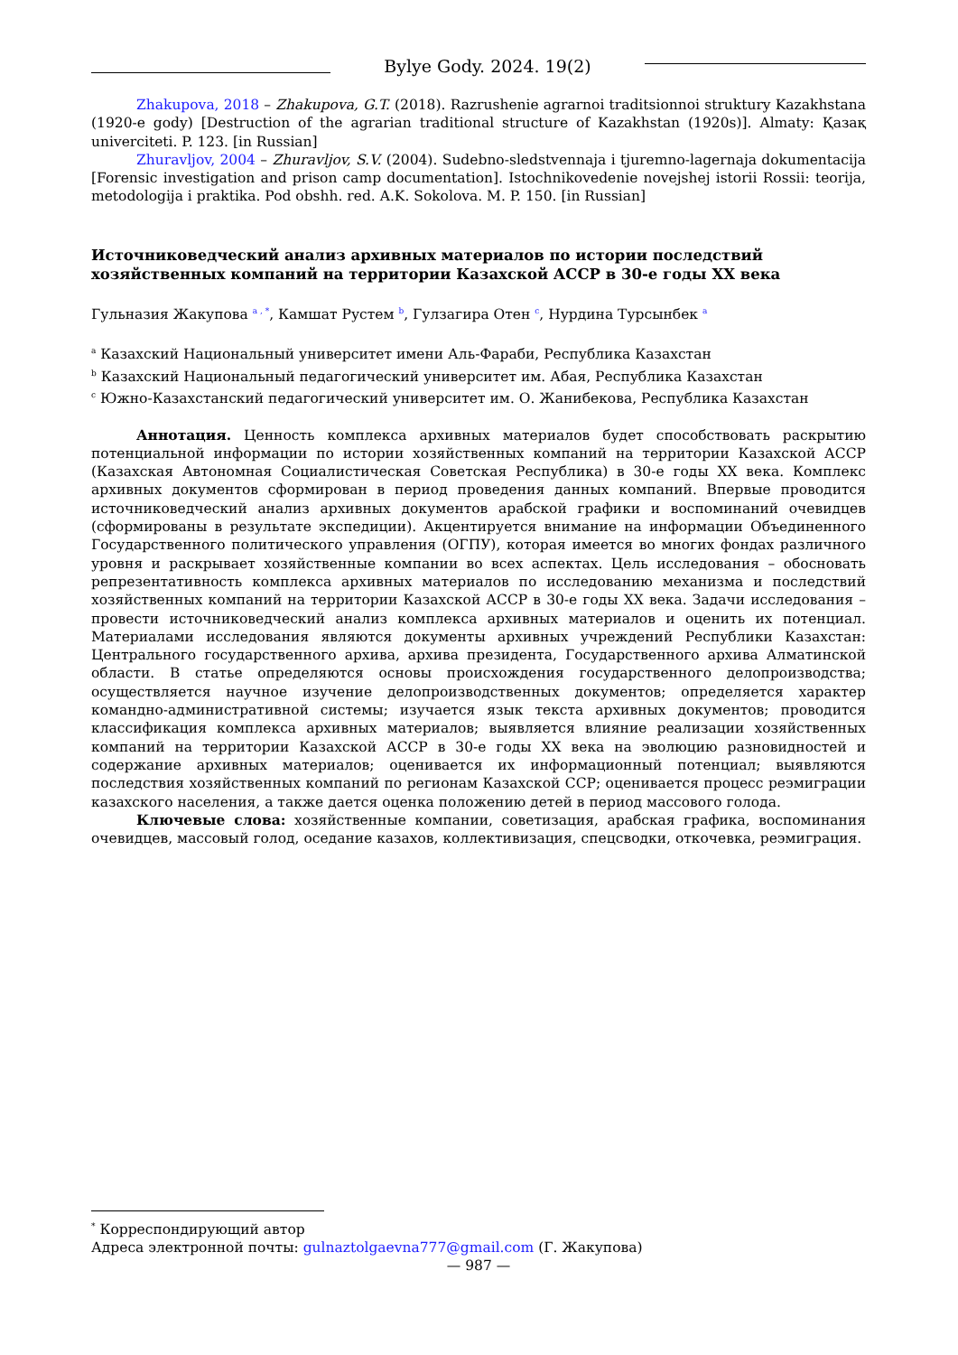Bylye Gody. 2024. 19(2)
Zhakupova, 2018 – Zhakupova, G.T. (2018). Razrushenie agrarnoi traditsionnoi struktury Kazakhstana (1920-e gody) [Destruction of the agrarian traditional structure of Kazakhstan (1920s)]. Almaty: Қазақ univerciteti. P. 123. [in Russian]
Zhuravljov, 2004 – Zhuravljov, S.V. (2004). Sudebno-sledstvennaja i tjuremno-lagernaja dokumentacija [Forensic investigation and prison camp documentation]. Istochnikovedenie novejshej istorii Rossii: teorija, metodologija i praktika. Pod obshh. red. A.K. Sokolova. M. P. 150. [in Russian]
Источниковедческий анализ архивных материалов по истории последствий
хозяйственных компаний на территории Казахской АССР в 30-е годы XX века
Гульназия Жакупова <sup>a , *</sup>, Камшат Рустем <sup>b</sup>, Гулзагира Отен <sup>c</sup>, Нурдина Турсынбек <sup>a</sup>
<sup>a</sup> Казахский Национальный университет имени Аль-Фараби, Республика Казахстан
<sup>b</sup> Казахский Национальный педагогический университет им. Абая, Республика Казахстан
<sup>c</sup> Южно-Казахстанский педагогический университет им. О. Жанибекова, Республика Казахстан
Аннотация. Ценность комплекса архивных материалов будет способствовать раскрытию потенциальной информации по истории хозяйственных компаний на территории Казахской АССР (Казахская Автономная Социалистическая Советская Республика) в 30-е годы XX века. Комплекс архивных документов сформирован в период проведения данных компаний. Впервые проводится источниковедческий анализ архивных документов арабской графики и воспоминаний очевидцев (сформированы в результате экспедиции). Акцентируется внимание на информации Объединенного Государственного политического управления (ОГПУ), которая имеется во многих фондах различного уровня и раскрывает хозяйственные компании во всех аспектах. Цель исследования – обосновать репрезентативность комплекса архивных материалов по исследованию механизма и последствий хозяйственных компаний на территории Казахской АССР в 30-е годы XX века. Задачи исследования – провести источниковедческий анализ комплекса архивных материалов и оценить их потенциал. Материалами исследования являются документы архивных учреждений Республики Казахстан: Центрального государственного архива, архива президента, Государственного архива Алматинской области. В статье определяются основы происхождения государственного делопроизводства; осуществляется научное изучение делопроизводственных документов; определяется характер командно-административной системы; изучается язык текста архивных документов; проводится классификация комплекса архивных материалов; выявляется влияние реализации хозяйственных компаний на территории Казахской АССР в 30-е годы XX века на эволюцию разновидностей и содержание архивных материалов; оценивается их информационный потенциал; выявляются последствия хозяйственных компаний по регионам Казахской ССР; оценивается процесс реэмиграции казахского населения, а также дается оценка положению детей в период массового голода.
Ключевые слова: хозяйственные компании, советизация, арабская графика, воспоминания очевидцев, массовый голод, оседание казахов, коллективизация, спецсводки, откочевка, реэмиграция.
<sup>*</sup> Корреспондирующий автор
Адреса электронной почты: gulnaztolgaevna777@gmail.com (Г. Жакупова)
— 987 —